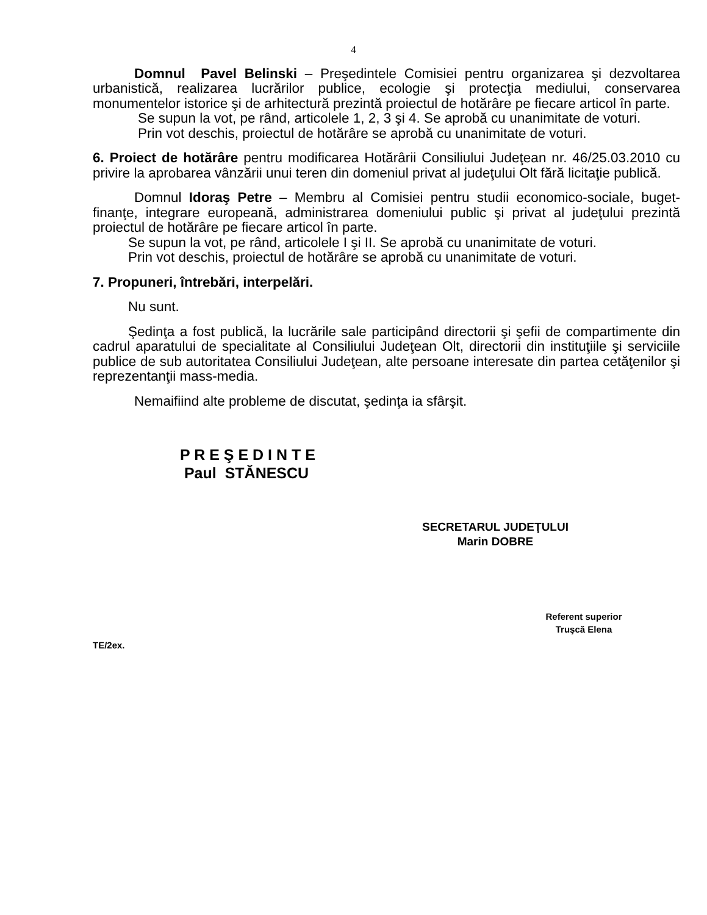4
Domnul Pavel Belinski – Preşedintele Comisiei pentru organizarea şi dezvoltarea urbanistică, realizarea lucrărilor publice, ecologie şi protecţia mediului, conservarea monumentelor istorice şi de arhitectură prezintă proiectul de hotărâre pe fiecare articol în parte.
Se supun la vot, pe rând, articolele 1, 2, 3 şi 4. Se aprobă cu unanimitate de voturi.
Prin vot deschis, proiectul de hotărâre se aprobă cu unanimitate de voturi.
6. Proiect de hotărâre pentru modificarea Hotărârii Consiliului Judeţean nr. 46/25.03.2010 cu privire la aprobarea vânzării unui teren din domeniul privat al judeţului Olt fără licitaţie publică.
Domnul Idoraş Petre – Membru al Comisiei pentru studii economico-sociale, buget-finanţe, integrare europeană, administrarea domeniului public şi privat al judeţului prezintă proiectul de hotărâre pe fiecare articol în parte.
Se supun la vot, pe rând, articolele I şi II. Se aprobă cu unanimitate de voturi.
Prin vot deschis, proiectul de hotărâre se aprobă cu unanimitate de voturi.
7. Propuneri, întrebări, interpelări.
Nu sunt.
Şedinţa a fost publică, la lucrările sale participând directorii şi şefii de compartimente din cadrul aparatului de specialitate al Consiliului Judeţean Olt, directorii din instituţiile şi serviciile publice de sub autoritatea Consiliului Judeţean, alte persoane interesate din partea cetăţenilor şi reprezentanţii mass-media.
Nemaifiind alte probleme de discutat, şedinţa ia sfârşit.
P R E Ş E D I N T E
Paul STĂNESCU
SECRETARUL JUDEŢULUI
Marin DOBRE
Referent superior
Truşcă Elena
TE/2ex.